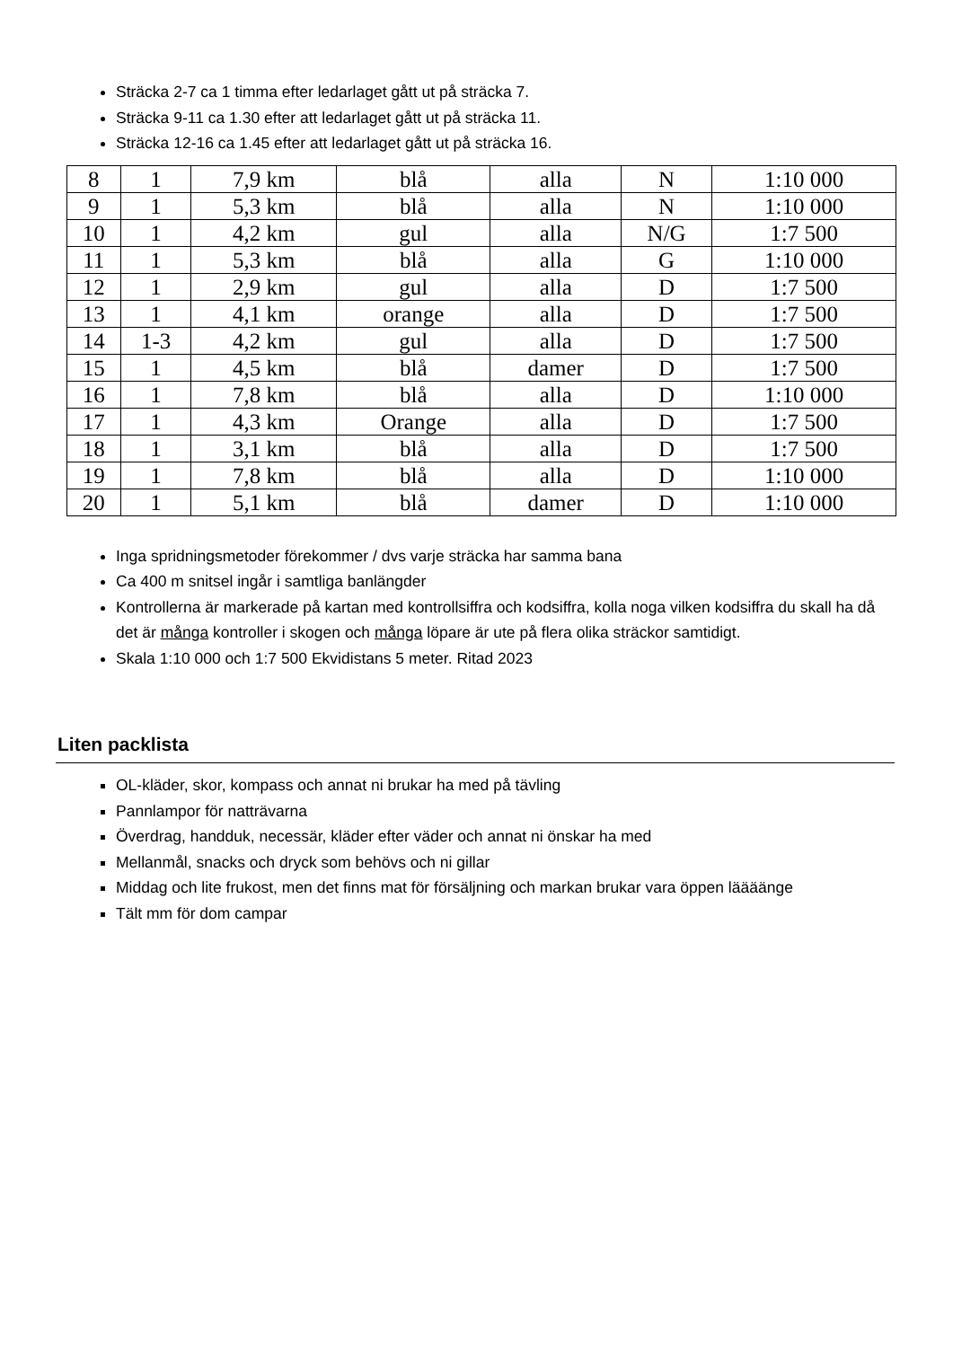Sträcka 2-7 ca 1 timma efter ledarlaget gått ut på sträcka 7.
Sträcka 9-11 ca 1.30 efter att ledarlaget gått ut på sträcka 11.
Sträcka 12-16 ca 1.45 efter att ledarlaget gått ut på sträcka 16.
| 8 | 1 | 7,9 km | blå | alla | N | 1:10 000 |
| 9 | 1 | 5,3 km | blå | alla | N | 1:10 000 |
| 10 | 1 | 4,2 km | gul | alla | N/G | 1:7 500 |
| 11 | 1 | 5,3 km | blå | alla | G | 1:10 000 |
| 12 | 1 | 2,9 km | gul | alla | D | 1:7 500 |
| 13 | 1 | 4,1 km | orange | alla | D | 1:7 500 |
| 14 | 1-3 | 4,2 km | gul | alla | D | 1:7 500 |
| 15 | 1 | 4,5 km | blå | damer | D | 1:7 500 |
| 16 | 1 | 7,8 km | blå | alla | D | 1:10 000 |
| 17 | 1 | 4,3 km | Orange | alla | D | 1:7 500 |
| 18 | 1 | 3,1 km | blå | alla | D | 1:7 500 |
| 19 | 1 | 7,8 km | blå | alla | D | 1:10 000 |
| 20 | 1 | 5,1 km | blå | damer | D | 1:10 000 |
Inga spridningsmetoder förekommer / dvs varje sträcka har samma bana
Ca 400 m snitsel ingår i samtliga banlängder
Kontrollerna är markerade på kartan med kontrollsiffra och kodsiffra, kolla noga vilken kodsiffra du skall ha då det är många kontroller i skogen och många löpare är ute på flera olika sträckor samtidigt.
Skala 1:10 000 och 1:7 500 Ekvidistans 5 meter. Ritad 2023
Liten packlista
OL-kläder, skor, kompass och annat ni brukar ha med på tävling
Pannlampor för natträvarna
Överdrag, handduk, necessär, kläder efter väder och annat ni önskar ha med
Mellanmål, snacks och dryck som behövs och ni gillar
Middag och lite frukost, men det finns mat för försäljning och markan brukar vara öppen läääänge
Tält mm för dom campar